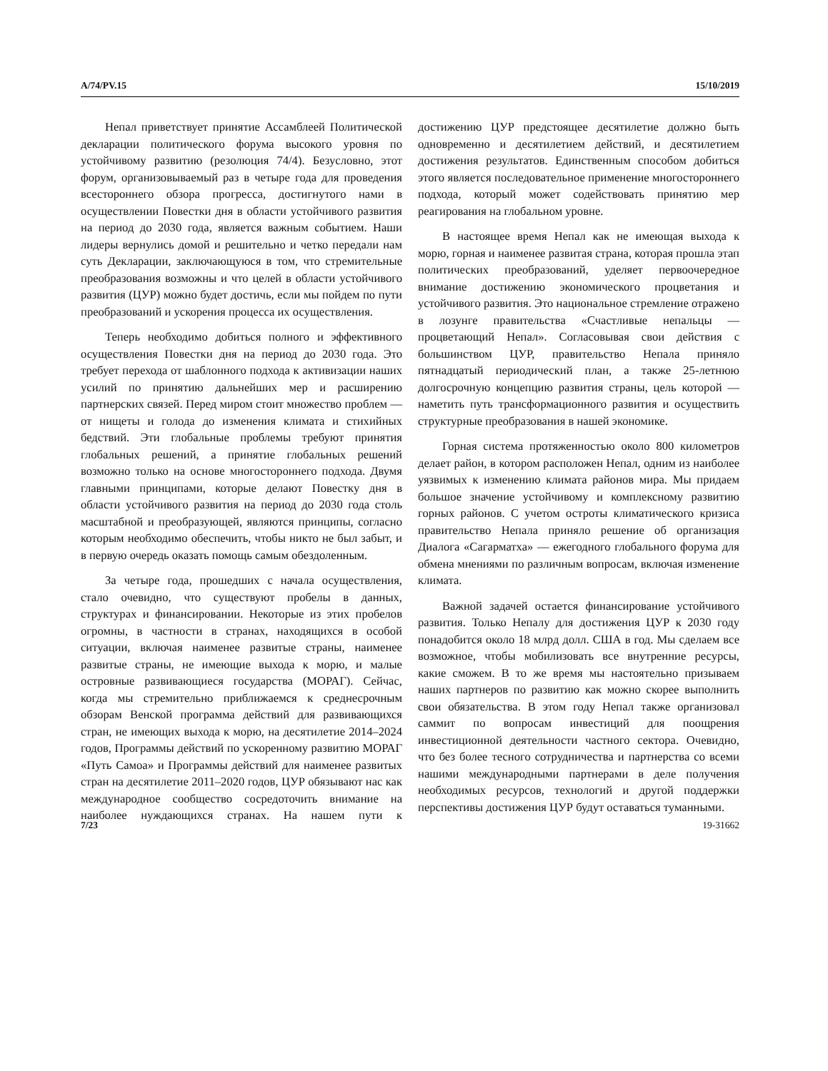A/74/PV.15 15/10/2019
Непал приветствует принятие Ассамблеей Политической декларации политического форума высокого уровня по устойчивому развитию (резолюция 74/4). Безусловно, этот форум, организовываемый раз в четыре года для проведения всестороннего обзора прогресса, достигнутого нами в осуществлении Повестки дня в области устойчивого развития на период до 2030 года, является важным событием. Наши лидеры вернулись домой и решительно и четко передали нам суть Декларации, заключающуюся в том, что стремительные преобразования возможны и что целей в области устойчивого развития (ЦУР) можно будет достичь, если мы пойдем по пути преобразований и ускорения процесса их осуществления.
Теперь необходимо добиться полного и эффективного осуществления Повестки дня на период до 2030 года. Это требует перехода от шаблонного подхода к активизации наших усилий по принятию дальнейших мер и расширению партнерских связей. Перед миром стоит множество проблем — от нищеты и голода до изменения климата и стихийных бедствий. Эти глобальные проблемы требуют принятия глобальных решений, а принятие глобальных решений возможно только на основе многостороннего подхода. Двумя главными принципами, которые делают Повестку дня в области устойчивого развития на период до 2030 года столь масштабной и преобразующей, являются принципы, согласно которым необходимо обеспечить, чтобы никто не был забыт, и в первую очередь оказать помощь самым обездоленным.
За четыре года, прошедших с начала осуществления, стало очевидно, что существуют пробелы в данных, структурах и финансировании. Некоторые из этих пробелов огромны, в частности в странах, находящихся в особой ситуации, включая наименее развитые страны, наименее развитые страны, не имеющие выхода к морю, и малые островные развивающиеся государства (МОРАГ). Сейчас, когда мы стремительно приближаемся к среднесрочным обзорам Венской программа действий для развивающихся стран, не имеющих выхода к морю, на десятилетие 2014–2024 годов, Программы действий по ускоренному развитию МОРАГ «Путь Самоа» и Программы действий для наименее развитых стран на десятилетие 2011–2020 годов, ЦУР обязывают нас как международное сообщество сосредоточить внимание на наиболее нуждающихся странах. На нашем пути к достижению ЦУР предстоящее десятилетие должно быть одновременно и десятилетием действий, и десятилетием достижения результатов. Единственным способом добиться этого является последовательное применение многостороннего подхода, который может содействовать принятию мер реагирования на глобальном уровне.
В настоящее время Непал как не имеющая выхода к морю, горная и наименее развитая страна, которая прошла этап политических преобразований, уделяет первоочередное внимание достижению экономического процветания и устойчивого развития. Это национальное стремление отражено в лозунге правительства «Счастливые непальцы — процветающий Непал». Согласовывая свои действия с большинством ЦУР, правительство Непала приняло пятнадцатый периодический план, а также 25-летнюю долгосрочную концепцию развития страны, цель которой — наметить путь трансформационного развития и осуществить структурные преобразования в нашей экономике.
Горная система протяженностью около 800 километров делает район, в котором расположен Непал, одним из наиболее уязвимых к изменению климата районов мира. Мы придаем большое значение устойчивому и комплексному развитию горных районов. С учетом остроты климатического кризиса правительство Непала приняло решение об организация Диалога «Сагарматха» — ежегодного глобального форума для обмена мнениями по различным вопросам, включая изменение климата.
Важной задачей остается финансирование устойчивого развития. Только Непалу для достижения ЦУР к 2030 году понадобится около 18 млрд долл. США в год. Мы сделаем все возможное, чтобы мобилизовать все внутренние ресурсы, какие сможем. В то же время мы настоятельно призываем наших партнеров по развитию как можно скорее выполнить свои обязательства. В этом году Непал также организовал саммит по вопросам инвестиций для поощрения инвестиционной деятельности частного сектора. Очевидно, что без более тесного сотрудничества и партнерства со всеми нашими международными партнерами в деле получения необходимых ресурсов, технологий и другой поддержки перспективы достижения ЦУР будут оставаться туманными.
7/23 19-31662